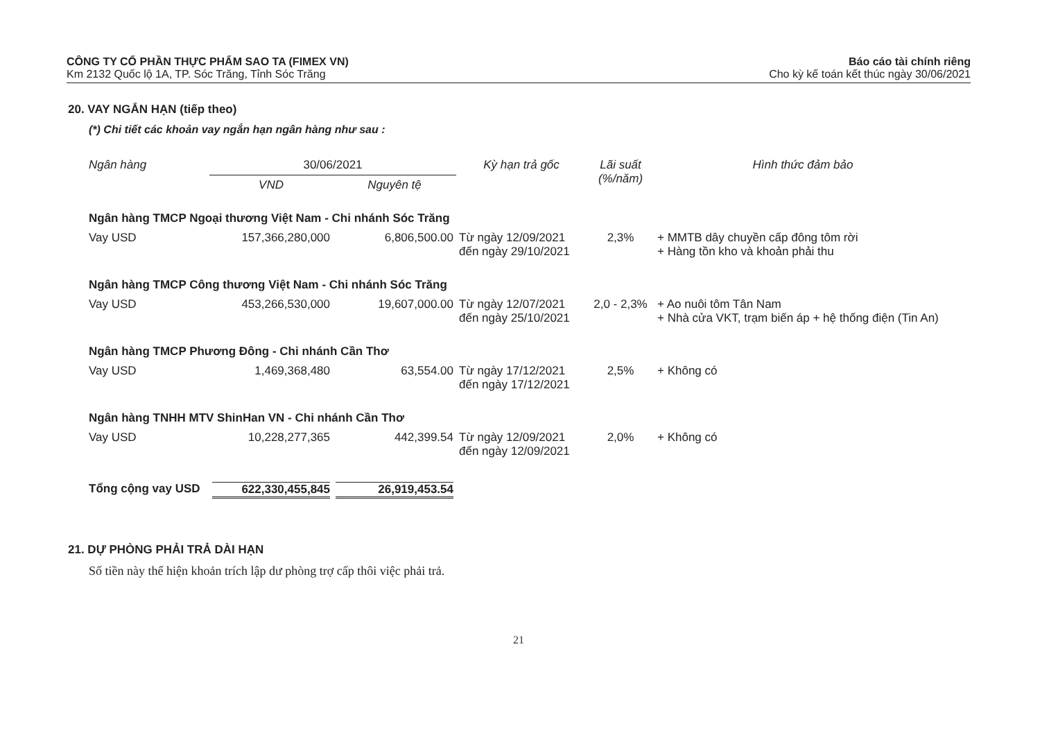CÔNG TY CỔ PHẦN THỰC PHẨM SAO TA (FIMEX VN)
Km 2132 Quốc lộ 1A, TP. Sóc Trăng, Tỉnh Sóc Trăng
Báo cáo tài chính riêng
Cho kỳ kế toán kết thúc ngày 30/06/2021
20. VAY NGẮN HẠN (tiếp theo)
(*) Chi tiết các khoản vay ngắn hạn ngân hàng như sau :
| Ngân hàng | 30/06/2021 | | Kỳ hạn trả gốc | Lãi suất (%/năm) | Hình thức đảm bảo |
| --- | --- | --- | --- | --- | --- |
| | VND | Nguyên tệ | | | |
| Ngân hàng TMCP Ngoại thương Việt Nam - Chi nhánh Sóc Trăng | | | | | |
| Vay USD | 157,366,280,000 | 6,806,500.00 | Từ ngày 12/09/2021 đến ngày 29/10/2021 | 2,3% | + MMTB dây chuyền cấp đông tôm rời + Hàng tồn kho và khoản phải thu |
| Ngân hàng TMCP Công thương Việt Nam - Chi nhánh Sóc Trăng | | | | | |
| Vay USD | 453,266,530,000 | 19,607,000.00 | Từ ngày 12/07/2021 đến ngày 25/10/2021 | 2,0 - 2,3% | + Ao nuôi tôm Tân Nam + Nhà cửa VKT, trạm biến áp + hệ thống điện (Tin An) |
| Ngân hàng TMCP Phương Đông - Chi nhánh Cần Thơ | | | | | |
| Vay USD | 1,469,368,480 | 63,554.00 | Từ ngày 17/12/2021 đến ngày 17/12/2021 | 2,5% | + Không có |
| Ngân hàng TNHH MTV ShinHan VN - Chi nhánh Cần Thơ | | | | | |
| Vay USD | 10,228,277,365 | 442,399.54 | Từ ngày 12/09/2021 đến ngày 12/09/2021 | 2,0% | + Không có |
| Tổng cộng vay USD | 622,330,455,845 | 26,919,453.54 | | | |
21. DỰ PHÒNG PHẢI TRẢ DÀI HẠN
Số tiền này thể hiện khoản trích lập dư phòng trợ cấp thôi việc phải trả.
21